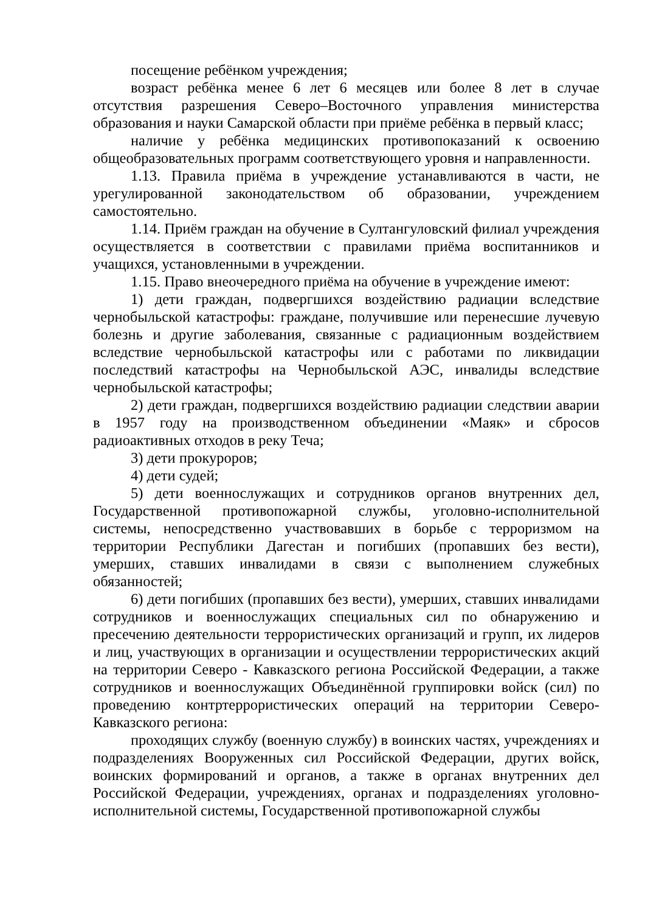посещение ребёнком учреждения;
возраст ребёнка менее 6 лет 6 месяцев или более 8 лет в случае отсутствия разрешения Северо–Восточного управления министерства образования и науки Самарской области при приёме ребёнка в первый класс;
наличие у ребёнка медицинских противопоказаний к освоению общеобразовательных программ соответствующего уровня и направленности.
1.13. Правила приёма в учреждение устанавливаются в части, не урегулированной законодательством об образовании, учреждением самостоятельно.
1.14. Приём граждан на обучение в Султангуловский филиал учреждения осуществляется в соответствии с правилами приёма воспитанников и учащихся, установленными в учреждении.
1.15. Право внеочередного приёма на обучение в учреждение имеют:
1) дети граждан, подвергшихся воздействию радиации вследствие чернобыльской катастрофы: граждане, получившие или перенесшие лучевую болезнь и другие заболевания, связанные с радиационным воздействием вследствие чернобыльской катастрофы или с работами по ликвидации последствий катастрофы на Чернобыльской АЭС, инвалиды вследствие чернобыльской катастрофы;
2) дети граждан, подвергшихся воздействию радиации следствии аварии в 1957 году на производственном объединении «Маяк» и сбросов радиоактивных отходов в реку Теча;
3) дети прокуроров;
4) дети судей;
5) дети военнослужащих и сотрудников органов внутренних дел, Государственной противопожарной службы, уголовно-исполнительной системы, непосредственно участвовавших в борьбе с терроризмом на территории Республики Дагестан и погибших (пропавших без вести), умерших, ставших инвалидами в связи с выполнением служебных обязанностей;
6) дети погибших (пропавших без вести), умерших, ставших инвалидами сотрудников и военнослужащих специальных сил по обнаружению и пресечению деятельности террористических организаций и групп, их лидеров и лиц, участвующих в организации и осуществлении террористических акций на территории Северо - Кавказского региона Российской Федерации, а также сотрудников и военнослужащих Объединённой группировки войск (сил) по проведению контртеррористических операций на территории Северо-Кавказского региона:
проходящих службу (военную службу) в воинских частях, учреждениях и подразделениях Вооруженных сил Российской Федерации, других войск, воинских формирований и органов, а также в органах внутренних дел Российской Федерации, учреждениях, органах и подразделениях уголовно-исполнительной системы, Государственной противопожарной службы